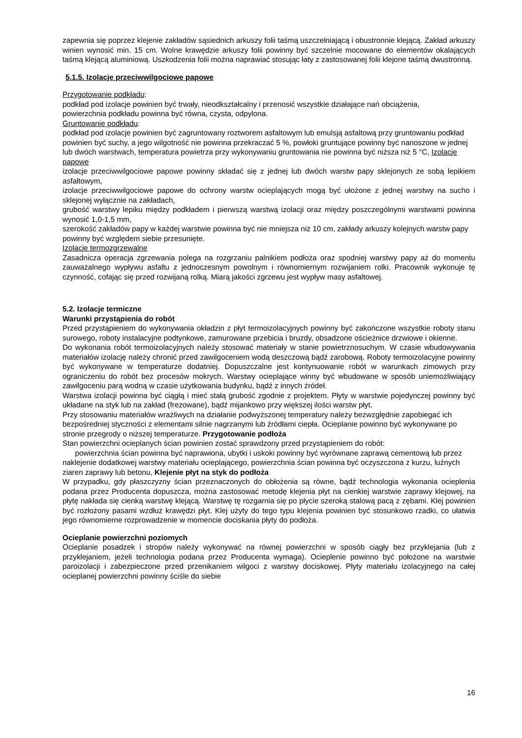zapewnia się poprzez klejenie zakładów sąsiednich arkuszy folii taśmą uszczelniającą i obustronnie klejącą. Zakład arkuszy winien wynosić min. 15 cm. Wolne krawędzie arkuszy folii powinny być szczelnie mocowane do elementów okalających taśmą klejącą aluminiową. Uszkodzenia folii można naprawiać stosując łaty z zastosowanej folii klejone taśmą dwustronną.
5.1.5. Izolacje przeciwwilgociowe papowe
Przygotowanie podkładu:
podkład pod izolacje powinien być trwały, nieodkształcalny i przenosić wszystkie działające nań obciążenia,
powierzchnia podkładu powinna być równa, czysta, odpylona.
Gruntowanie podkładu:
podkład pod izolacje powinien być zagruntowany roztworem asfaltowym lub emulsją asfaltową przy gruntowaniu podkład powinien być suchy, a jego wilgotność nie powinna przekraczać 5 %, powłoki gruntujące powinny być nanoszone w jednej lub dwóch warstwach, temperatura powietrza przy wykonywaniu gruntowania nie powinna być niższa niż 5 °C, Izolacje papowe
izolacje przeciwwilgociowe papowe powinny składać się z jednej lub dwóch warstw papy sklejonych ze sobą lepikiem asfaltowym,
izolacje przeciwwilgociowe papowe do ochrony warstw ocieplających mogą być ułożone z jednej warstwy na sucho i sklejonej wyłącznie na zakładach,
grubość warstwy lepiku między podkładem i pierwszą warstwą izolacji oraz między poszczególnymi warstwami powinna wynosić 1,0-1,5 mm,
szerokość zakładów papy w każdej warstwie powinna być nie mniejsza niż 10 cm, zakłady arkuszy kolejnych warstw papy powinny być względem siebie przesunięte.
Izolacje termozgrzewalne
Zasadnicza operacja zgrzewania polega na rozgrzaniu palnikiem podłoża oraz spodniej warstwy papy aż do momentu zauważalnego wypływu asfaltu z jednoczesnym powolnym i równomiernym rozwijaniem rolki. Pracownik wykonuje tę czynność, cofając się przed rozwijaną rolką. Miarą jakości zgrzewu jest wypływ masy asfaltowej.
5.2. Izolacje termiczne
Warunki przystąpienia do robót
Przed przystąpieniem do wykonywania okładzin z płyt termoizolacyjnych powinny być zakończone wszystkie roboty stanu surowego, roboty instalacyjne podtynkowe, zamurowane przebicia i bruzdy, obsadzone ościeżnice drzwiowe i okienne.
Do wykonania robót termoizolacyjnych należy stosować materiały w stanie powietrznosuchym. W czasie wbudowywania materiałów izolację należy chronić przed zawilgoceniem wodą deszczową bądź zarobową. Roboty termoizolacyjne powinny być wykonywane w temperaturze dodatniej. Dopuszczalne jest kontynuowanie robót w warunkach zimowych przy ograniczeniu do robót bez procesów mokrych. Warstwy ocieplające winny być wbudowane w sposób uniemożliwiający zawilgoceniu parą wodną w czasie użytkowania budynku, bądź z innych źródeł.
Warstwa izolacji powinna być ciągłą i mieć stałą grubość zgodnie z projektem. Płyty w warstwie pojedynczej powinny być układane na styk lub na zakład (frezowane), bądź mijankowo przy większej ilości warstw płyt.
Przy stosowaniu materiałów wrażliwych na działanie podwyższonej temperatury należy bezwzględnie zapobiegać ich bezpośredniej styczności z elementami silnie nagrzanymi lub źródłami ciepła. Ocieplanie powinno być wykonywane po stronie przegrody o niższej temperaturze. Przygotowanie podłoża
Stan powierzchni ocieplanych ścian powinien zostać sprawdzony przed przystąpieniem do robót:
powierzchnia ścian powinna być naprawiona, ubytki i uskoki powinny być wyrównane zaprawą cementową lub przez naklejenie dodatkowej warstwy materiału ocieplającego, powierzchnia ścian powinna być oczyszczona z kurzu, luźnych ziaren zaprawy lub betonu, Klejenie płyt na styk do podłoża
W przypadku, gdy płaszczyzny ścian przeznaczonych do obłożenia są równe, bądź technologia wykonania ocieplenia podana przez Producenta dopuszcza, można zastosować metodę klejenia płyt na cienkiej warstwie zaprawy klejowej, na płytę nakłada się cienką warstwę klejącą. Warstwę tę rozgarnia się po płycie szeroką stalową pacą z zębami. Klej powinien być rozłożony pasami wzdłuż krawędzi płyt. Klej użyty do tego typu klejenia powinien być stosunkowo rzadki, co ułatwia jego równomierne rozprowadzenie w momencie dociskania płyty do podłoża.
Ocieplanie powierzchni poziomych
Ocieplanie posadzek i stropów należy wykonywać na równej powierzchni w sposób ciągły bez przyklejania (lub z przyklejaniem, jeżeli technologia podana przez Producenta wymaga). Ocieplenie powinno być położone na warstwie paroizolacji i zabezpieczone przed przenikaniem wilgoci z warstwy dociskowej. Płyty materiału izolacyjnego na całej ocieplanej powierzchni powinny ściśle do siebie
16